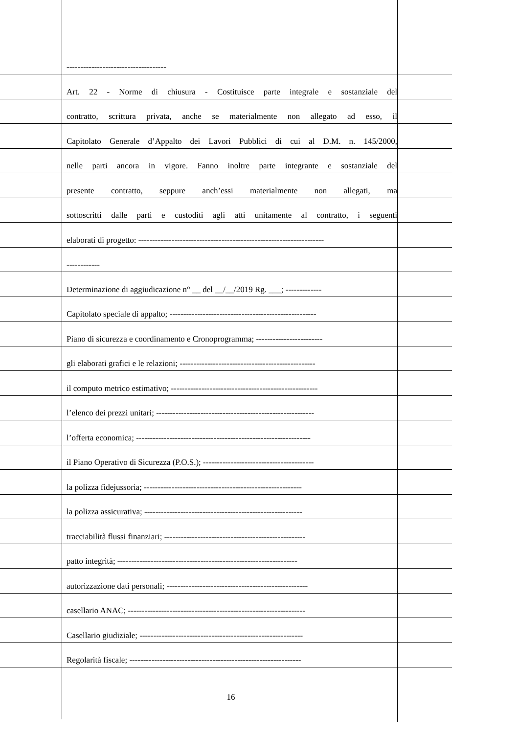------------------------------------
Art. 22 - Norme di chiusura - Costituisce parte integrale e sostanziale del
contratto, scrittura privata, anche se materialmente non allegato ad esso, il
Capitolato Generale d’Appalto dei Lavori Pubblici di cui al D.M. n. 145/2000,
nelle parti ancora in vigore. Fanno inoltre parte integrante e sostanziale del
presente contratto, seppure anch’essi materialmente non allegati, ma
sottoscritti dalle parti e custoditi agli atti unitamente al contratto, i seguenti
elaborati di progetto: -------------------------------------------------------------------
------------
Determinazione di aggiudicazione n° __ del __/__/2019 Rg. ___; -------------
Capitolato speciale di appalto; -----------------------------------------------------
Piano di sicurezza e coordinamento e Cronoprogramma; ------------------------
gli elaborati grafici e le relazioni; -------------------------------------------------
il computo metrico estimativo; -----------------------------------------------------
l’elenco dei prezzi unitari; ---------------------------------------------------------
l’offerta economica; ---------------------------------------------------------------
il Piano Operativo di Sicurezza (P.O.S.); ----------------------------------------
la polizza fidejussoria; ---------------------------------------------------------
la polizza assicurativa; ---------------------------------------------------------
tracciabilità flussi finanziari; ---------------------------------------------------
patto integrità; -----------------------------------------------------------------
autorizzazione dati personali; ---------------------------------------------------
casellario ANAC; ----------------------------------------------------------------
Casellario giudiziale; -----------------------------------------------------------
Regolarità fiscale; --------------------------------------------------------------
16